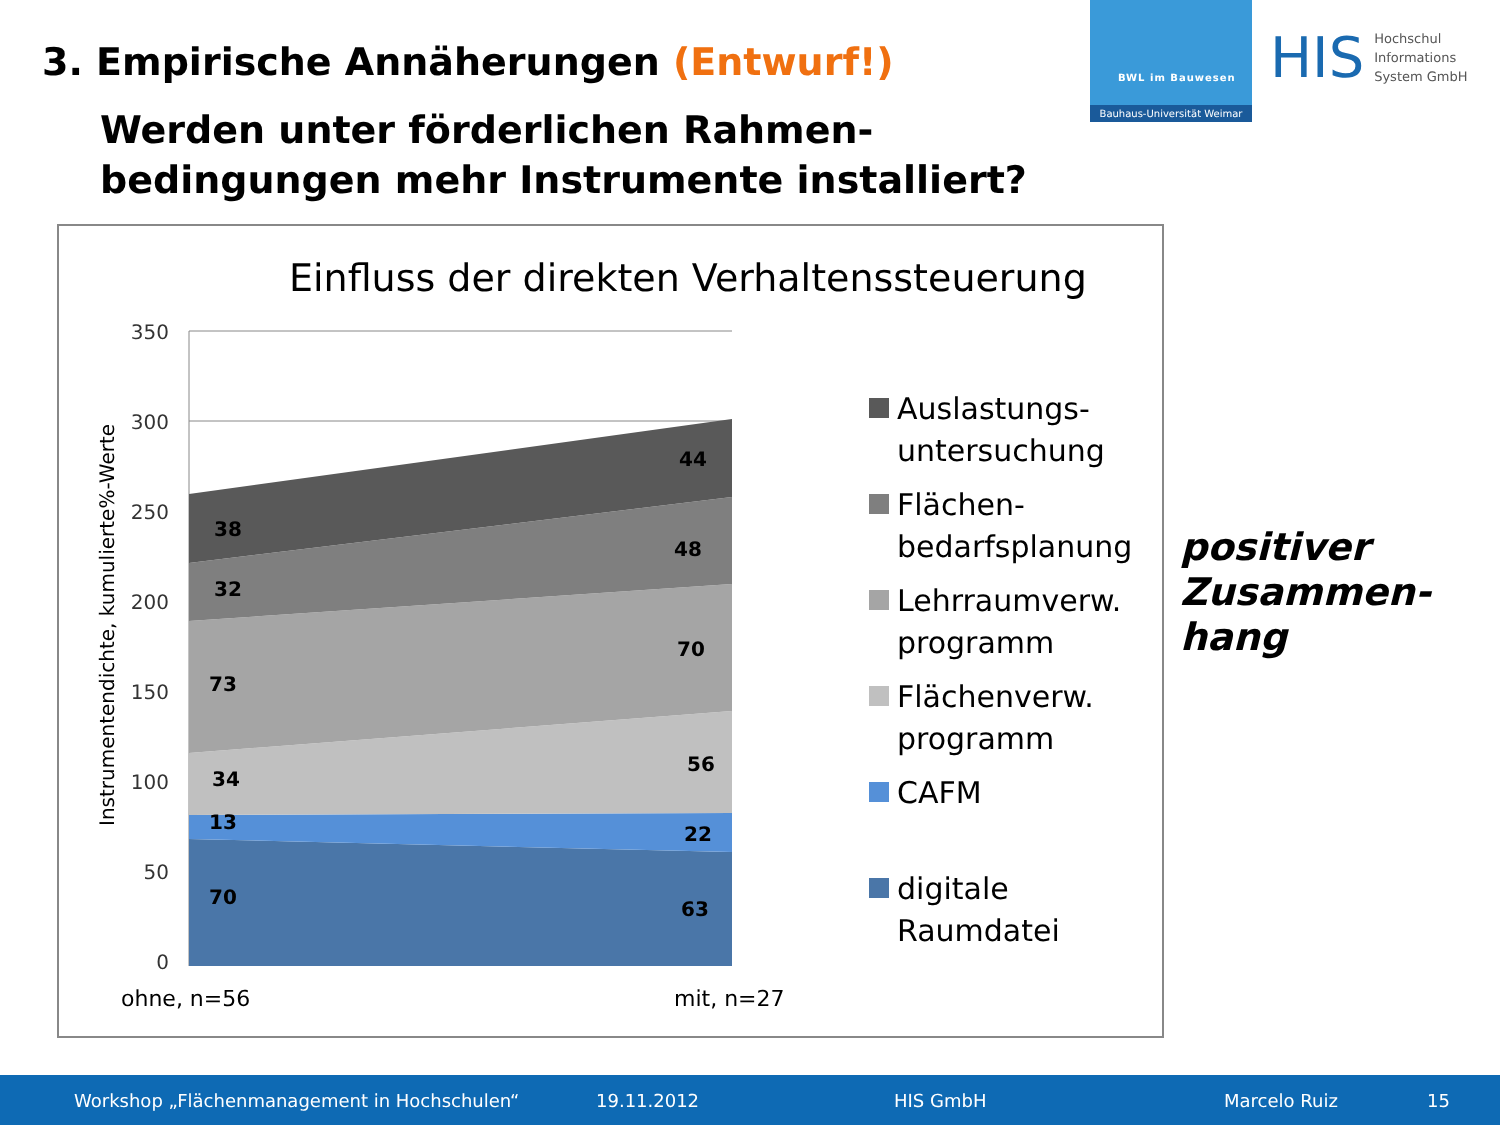3. Empirische Annäherungen (Entwurf!)
Werden unter förderlichen Rahmen-
bedingungen mehr Instrumente installiert?
BWL im Bauwesen
Bauhaus-Universität Weimar
HIS
Hochschul
Informations
System GmbH
Einfluss der direkten Verhaltenssteuerung
38
32
73
34
13
70
44
48
70
56
22
63
350
300
250
200
150
100
50
0
Instrumentendichte, kumulierte%-Werte
ohne, n=56 mit, n=27
Auslastungs-
untersuchung
Flächen-
bedarfsplanung
Lehrraumverw.
programm
Flächenverw.
programm
CAFM
digitale
Raumdatei
positiver
Zusammen-
hang
Workshop „Flächenmanagement in Hochschulen“19.11.2012 HIS GmbH Marcelo Ruiz 15